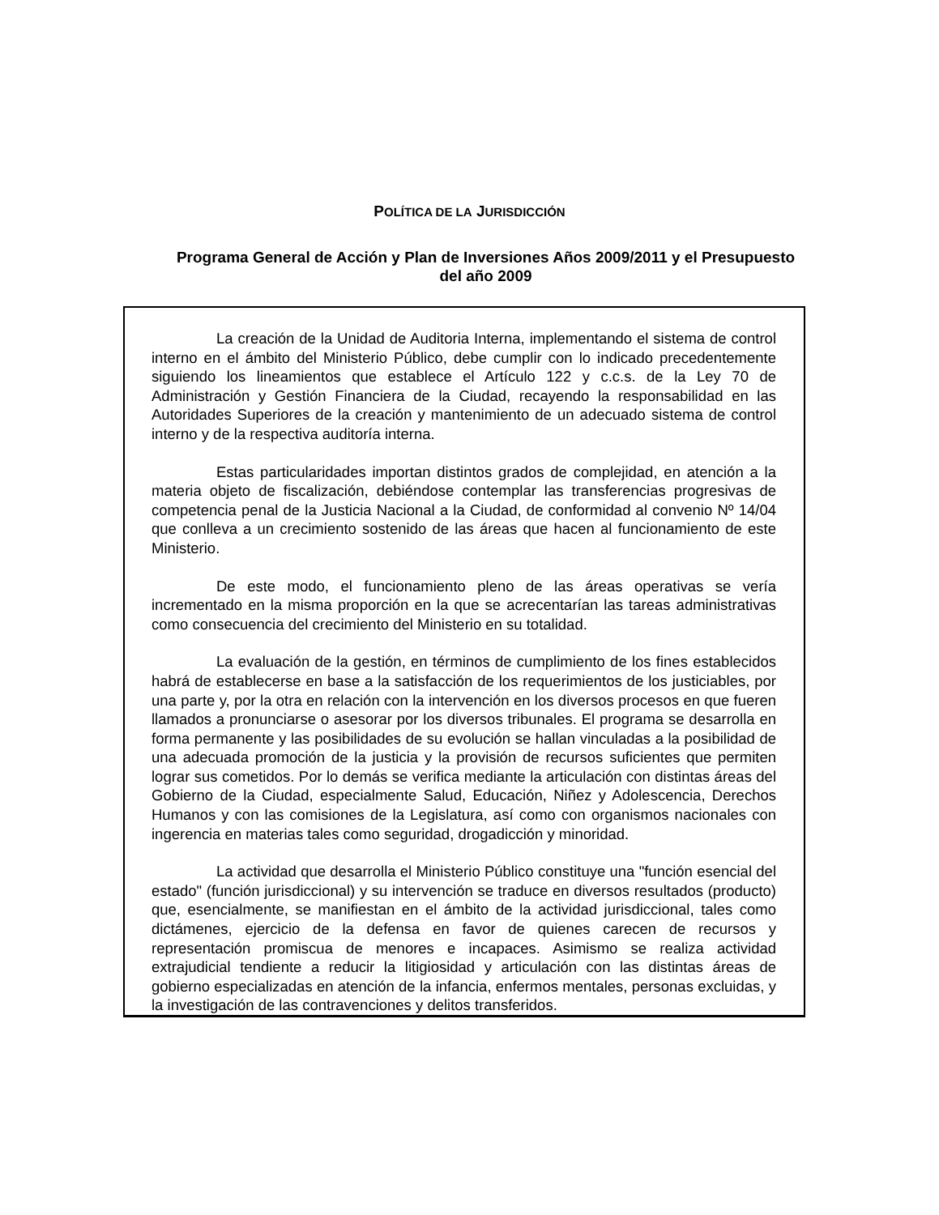POLÍTICA DE LA JURISDICCIÓN
Programa General de Acción y Plan de Inversiones Años 2009/2011 y el Presupuesto del año 2009
La creación de la Unidad de Auditoria Interna, implementando el sistema de control interno en el ámbito del Ministerio Público, debe cumplir con lo indicado precedentemente siguiendo los lineamientos que establece el Artículo 122 y c.c.s. de la Ley 70 de Administración y Gestión Financiera de la Ciudad, recayendo la responsabilidad en las Autoridades Superiores de la creación y mantenimiento de un adecuado sistema de control interno y de la respectiva auditoría interna.
Estas particularidades importan distintos grados de complejidad, en atención a la materia objeto de fiscalización, debiéndose contemplar las transferencias progresivas de competencia penal de la Justicia Nacional a la Ciudad, de conformidad al convenio Nº 14/04 que conlleva a un crecimiento sostenido de las áreas que hacen al funcionamiento de este Ministerio.
De este modo, el funcionamiento pleno de las áreas operativas se vería incrementado en la misma proporción en la que se acrecentarían las tareas administrativas como consecuencia del crecimiento del Ministerio en su totalidad.
La evaluación de la gestión, en términos de cumplimiento de los fines establecidos habrá de establecerse en base a la satisfacción de los requerimientos de los justiciables, por una parte y, por la otra en relación con la intervención en los diversos procesos en que fueren llamados a pronunciarse o asesorar por los diversos tribunales. El programa se desarrolla en forma permanente y las posibilidades de su evolución se hallan vinculadas a la posibilidad de una adecuada promoción de la justicia y la provisión de recursos suficientes que permiten lograr sus cometidos. Por lo demás se verifica mediante la articulación con distintas áreas del Gobierno de la Ciudad, especialmente Salud, Educación, Niñez y Adolescencia, Derechos Humanos y con las comisiones de la Legislatura, así como con organismos nacionales con ingerencia en materias tales como seguridad, drogadicción y minoridad.
La actividad que desarrolla el Ministerio Público constituye una "función esencial del estado" (función jurisdiccional) y su intervención se traduce en diversos resultados (producto) que, esencialmente, se manifiestan en el ámbito de la actividad jurisdiccional, tales como dictámenes, ejercicio de la defensa en favor de quienes carecen de recursos y representación promiscua de menores e incapaces. Asimismo se realiza actividad extrajudicial tendiente a reducir la litigiosidad y articulación con las distintas áreas de gobierno especializadas en atención de la infancia, enfermos mentales, personas excluidas, y la investigación de las contravenciones y delitos transferidos.